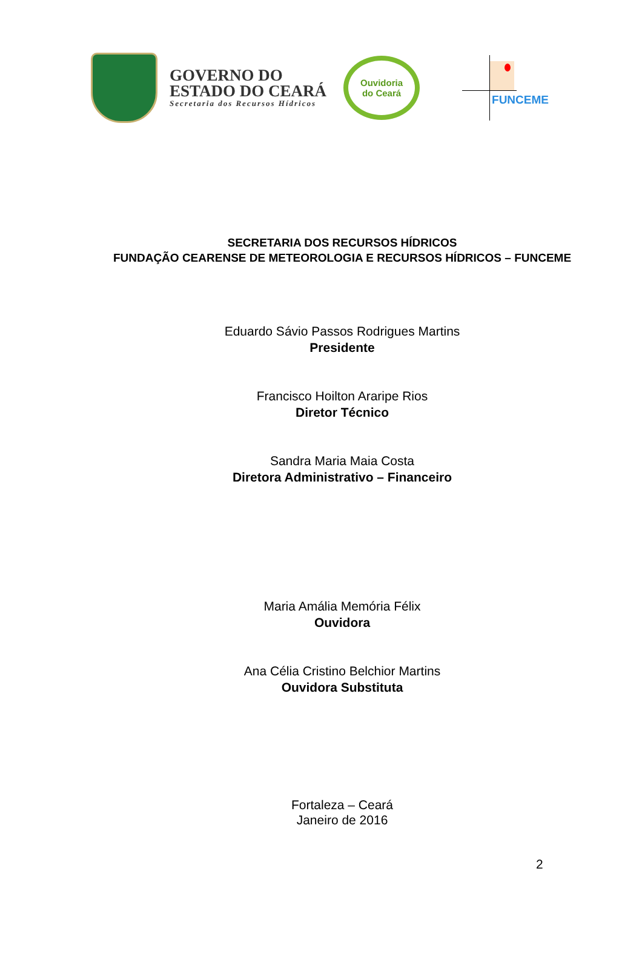GOVERNO DO
ESTADO DO CEARÁ
Secretaria dos Recursos Hídricos
Ouvidoria
do Ceará
FUNCEME
SECRETARIA DOS RECURSOS HÍDRICOS
FUNDAÇÃO CEARENSE DE METEOROLOGIA E RECURSOS HÍDRICOS – FUNCEME
Eduardo Sávio Passos Rodrigues Martins
Presidente
Francisco Hoilton Araripe Rios
Diretor Técnico
Sandra Maria Maia Costa
Diretora Administrativo – Financeiro
Maria Amália Memória Félix
Ouvidora
Ana Célia Cristino Belchior Martins
Ouvidora Substituta
Fortaleza – Ceará
Janeiro de 2016
2